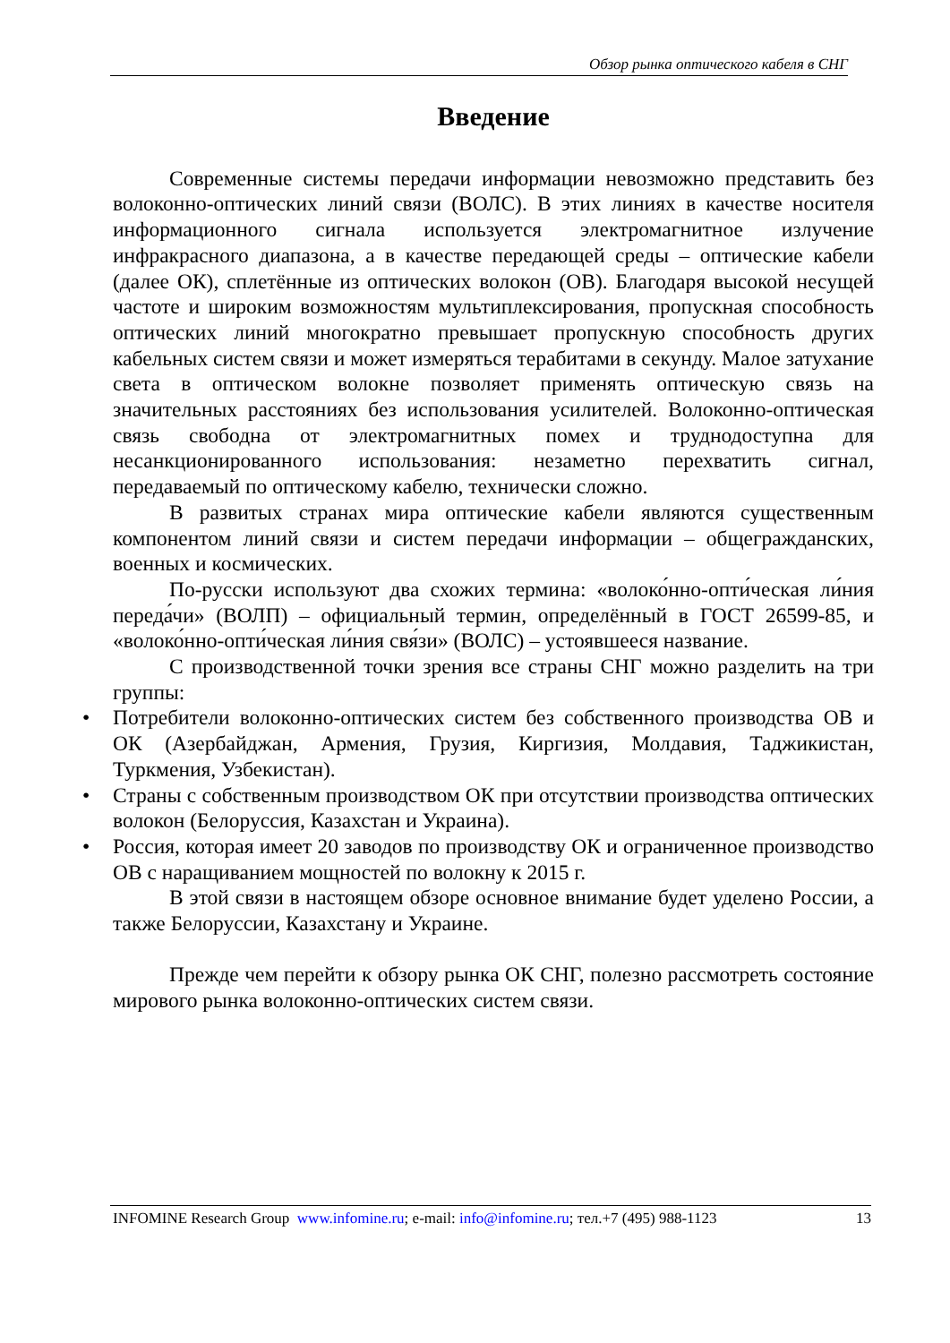Обзор рынка оптического кабеля в СНГ
Введение
Современные системы передачи информации невозможно представить без волоконно-оптических линий связи (ВОЛС). В этих линиях в качестве носителя информационного сигнала используется электромагнитное излучение инфракрасного диапазона, а в качестве передающей среды – оптические кабели (далее ОК), сплетённые из оптических волокон (ОВ). Благодаря высокой несущей частоте и широким возможностям мультиплексирования, пропускная способность оптических линий многократно превышает пропускную способность других кабельных систем связи и может измеряться терабитами в секунду. Малое затухание света в оптическом волокне позволяет применять оптическую связь на значительных расстояниях без использования усилителей. Волоконно-оптическая связь свободна от электромагнитных помех и труднодоступна для несанкционированного использования: незаметно перехватить сигнал, передаваемый по оптическому кабелю, технически сложно.
В развитых странах мира оптические кабели являются существенным компонентом линий связи и систем передачи информации – общегражданских, военных и космических.
По-русски используют два схожих термина: «волоко́нно-опти́ческая ли́ния переда́чи» (ВОЛП) – официальный термин, определённый в ГОСТ 26599-85, и «волоко́нно-опти́ческая ли́ния свя́зи» (ВОЛС) – устоявшееся название.
С производственной точки зрения все страны СНГ можно разделить на три группы:
• Потребители волоконно-оптических систем без собственного производства ОВ и ОК (Азербайджан, Армения, Грузия, Киргизия, Молдавия, Таджикистан, Туркмения, Узбекистан).
• Страны с собственным производством ОК при отсутствии производства оптических волокон (Белоруссия, Казахстан и Украина).
• Россия, которая имеет 20 заводов по производству ОК и ограниченное производство ОВ с наращиванием мощностей по волокну к 2015 г.
В этой связи в настоящем обзоре основное внимание будет уделено России, а также Белоруссии, Казахстану и Украине.
Прежде чем перейти к обзору рынка ОК СНГ, полезно рассмотреть состояние мирового рынка волоконно-оптических систем связи.
INFOMINE Research Group www.infomine.ru; e-mail: info@infomine.ru; тел.+7 (495) 988-1123
13